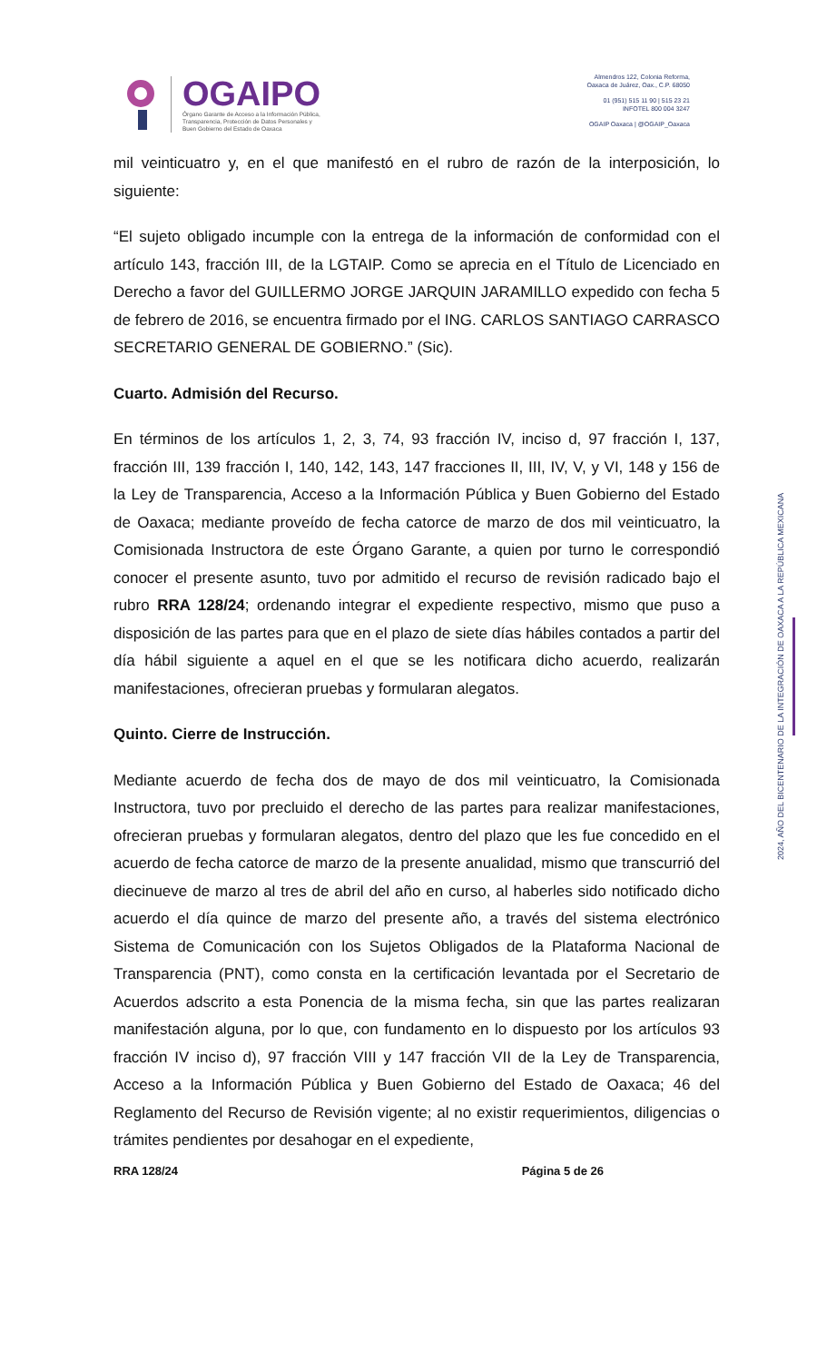OGAIPO
Órgano Garante de Acceso a la Información Pública,
Transparencia, Protección de Datos Personales y
Buen Gobierno del Estado de Oaxaca
Almendros 122, Colonia Reforma,
Oaxaca de Juárez, Oax., C.P. 68050
01 (951) 515 11 90 | 515 23 21
INFOTEL 800 004 3247
OGAIP Oaxaca | @OGAIP_Oaxaca
mil veinticuatro y, en el que manifestó en el rubro de razón de la interposición, lo siguiente:
“El sujeto obligado incumple con la entrega de la información de conformidad con el artículo 143, fracción III, de la LGTAIP. Como se aprecia en el Título de Licenciado en Derecho a favor del GUILLERMO JORGE JARQUIN JARAMILLO expedido con fecha 5 de febrero de 2016, se encuentra firmado por el ING. CARLOS SANTIAGO CARRASCO SECRETARIO GENERAL DE GOBIERNO.” (Sic).
Cuarto. Admisión del Recurso.
En términos de los artículos 1, 2, 3, 74, 93 fracción IV, inciso d, 97 fracción I, 137, fracción III, 139 fracción I, 140, 142, 143, 147 fracciones II, III, IV, V, y VI, 148 y 156 de la Ley de Transparencia, Acceso a la Información Pública y Buen Gobierno del Estado de Oaxaca; mediante proveído de fecha catorce de marzo de dos mil veinticuatro, la Comisionada Instructora de este Órgano Garante, a quien por turno le correspondió conocer el presente asunto, tuvo por admitido el recurso de revisión radicado bajo el rubro RRA 128/24; ordenando integrar el expediente respectivo, mismo que puso a disposición de las partes para que en el plazo de siete días hábiles contados a partir del día hábil siguiente a aquel en el que se les notificara dicho acuerdo, realizarán manifestaciones, ofrecieran pruebas y formularan alegatos.
Quinto. Cierre de Instrucción.
Mediante acuerdo de fecha dos de mayo de dos mil veinticuatro, la Comisionada Instructora, tuvo por precluido el derecho de las partes para realizar manifestaciones, ofrecieran pruebas y formularan alegatos, dentro del plazo que les fue concedido en el acuerdo de fecha catorce de marzo de la presente anualidad, mismo que transcurrió del diecinueve de marzo al tres de abril del año en curso, al haberles sido notificado dicho acuerdo el día quince de marzo del presente año, a través del sistema electrónico Sistema de Comunicación con los Sujetos Obligados de la Plataforma Nacional de Transparencia (PNT), como consta en la certificación levantada por el Secretario de Acuerdos adscrito a esta Ponencia de la misma fecha, sin que las partes realizaran manifestación alguna, por lo que, con fundamento en lo dispuesto por los artículos 93 fracción IV inciso d), 97 fracción VIII y 147 fracción VII de la Ley de Transparencia, Acceso a la Información Pública y Buen Gobierno del Estado de Oaxaca; 46 del Reglamento del Recurso de Revisión vigente; al no existir requerimientos, diligencias o trámites pendientes por desahogar en el expediente,
RRA 128/24 Página 5 de 26
2024, AÑO DEL BICENTENARIO DE LA INTEGRACIÓN DE OAXACA A LA REPÚBLICA MEXICANA